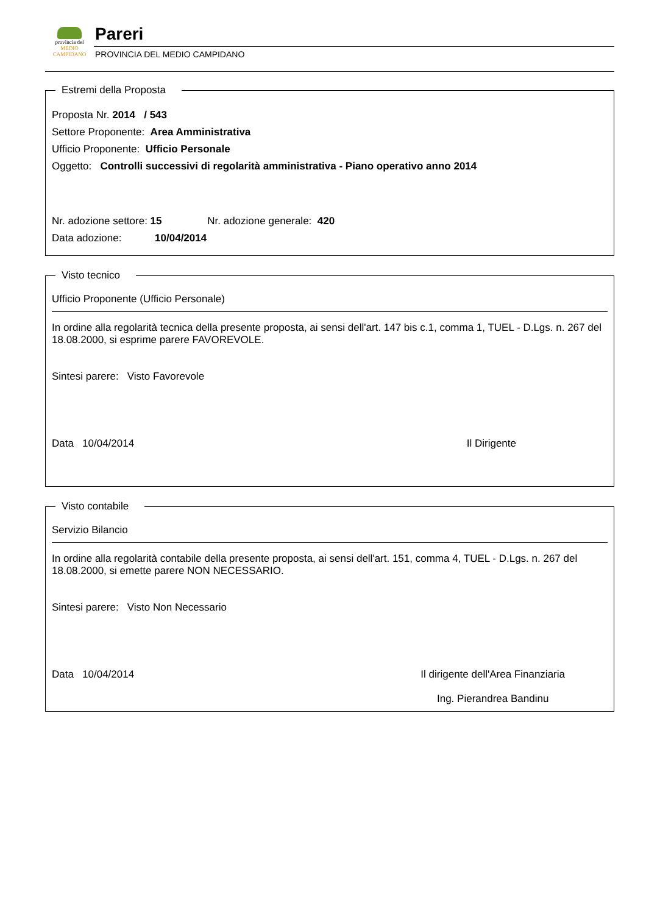provincia del
MEDIO CAMPIDANO
Pareri
PROVINCIA DEL MEDIO CAMPIDANO
Estremi della Proposta
Proposta Nr. 2014 / 543
Settore Proponente: Area Amministrativa
Ufficio Proponente: Ufficio Personale
Oggetto: Controlli successivi di regolarità amministrativa - Piano operativo anno 2014
Nr. adozione settore: 15 Nr. adozione generale: 420
Data adozione: 10/04/2014
Visto tecnico
Ufficio Proponente (Ufficio Personale)
In ordine alla regolarità tecnica della presente proposta, ai sensi dell'art. 147 bis c.1, comma 1, TUEL - D.Lgs. n. 267 del 18.08.2000, si esprime parere FAVOREVOLE.
Sintesi parere: Visto Favorevole
Data 10/04/2014 Il Dirigente
Visto contabile
Servizio Bilancio
In ordine alla regolarità contabile della presente proposta, ai sensi dell'art. 151, comma 4, TUEL - D.Lgs. n. 267 del 18.08.2000, si emette parere NON NECESSARIO.
Sintesi parere: Visto Non Necessario
Data 10/04/2014 Il dirigente dell'Area Finanziaria
Ing. Pierandrea Bandinu